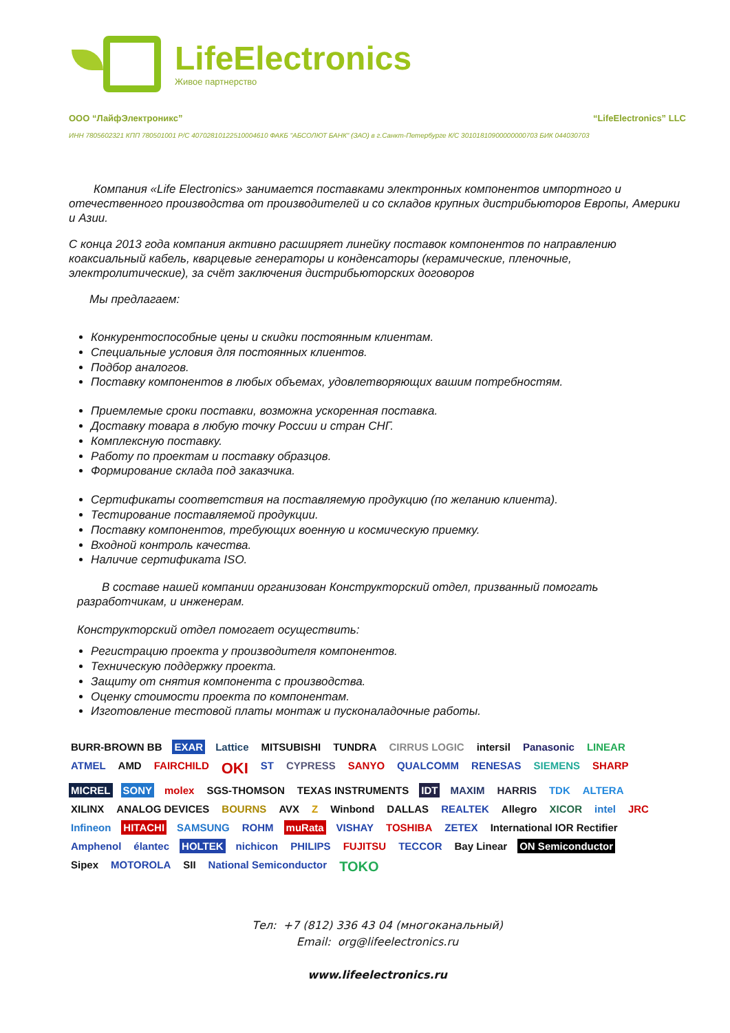LifeElectronics
Живое партнерство
ООО “ЛайфЭлектроникс” “LifeElectronics” LLC
ИНН 7805602321 КПП 780501001 Р/С 40702810122510004610 ФАКБ "АБСОЛЮТ БАНК" (ЗАО) в г.Санкт-Петербурге К/С 30101810900000000703 БИК 044030703
Компания «Life Electronics» занимается поставками электронных компонентов импортного и отечественного производства от производителей и со складов крупных дистрибьюторов Европы, Америки и Азии.
С конца 2013 года компания активно расширяет линейку поставок компонентов по направлению коаксиальный кабель, кварцевые генераторы и конденсаторы (керамические, пленочные, электролитические), за счёт заключения дистрибьюторских договоров
Мы предлагаем:
Конкурентоспособные цены и скидки постоянным клиентам.
Специальные условия для постоянных клиентов.
Подбор аналогов.
Поставку компонентов в любых объемах, удовлетворяющих вашим потребностям.
Приемлемые сроки поставки, возможна ускоренная поставка.
Доставку товара в любую точку России и стран СНГ.
Комплексную поставку.
Работу по проектам и поставку образцов.
Формирование склада под заказчика.
Сертификаты соответствия на поставляемую продукцию (по желанию клиента).
Тестирование поставляемой продукции.
Поставку компонентов, требующих военную и космическую приемку.
Входной контроль качества.
Наличие сертификата ISO.
В составе нашей компании организован Конструкторский отдел, призванный помогать разработчикам, и инженерам.
Конструкторский отдел помогает осуществить:
Регистрацию проекта у производителя компонентов.
Техническую поддержку проекта.
Защиту от снятия компонента с производства.
Оценку стоимости проекта по компонентам.
Изготовление тестовой платы монтаж и пусконаладочные работы.
BURR-BROWN BB EXAR Lattice MITSUBISHI TUNDRA CIRRUS LOGIC intersil Panasonic LINEAR ATMEL AMD FAIRCHILD OKI ST CYPRESS SANYO QUALCOMM RENESAS SIEMENS SHARP MICREL SONY molex SGS-THOMSON TEXAS INSTRUMENTS IDT MAXIM HARRIS TDK ALTERA XILINX ANALOG DEVICES BOURNS AVX Z Winbond DALLAS REALTEK Allegro XICOR intel JRC Infineon HITACHI SAMSUNG ROHM muRata VISHAY TOSHIBA ZETEX International IOR Rectifier Amphenol élantec HOLTEK nichicon PHILIPS FUJITSU TECCOR Bay Linear ON Semiconductor Sipex MOTOROLA SII National Semiconductor TOKO
Тел: +7 (812) 336 43 04 (многоканальный)
Email: org@lifeelectronics.ru
www.lifeelectronics.ru